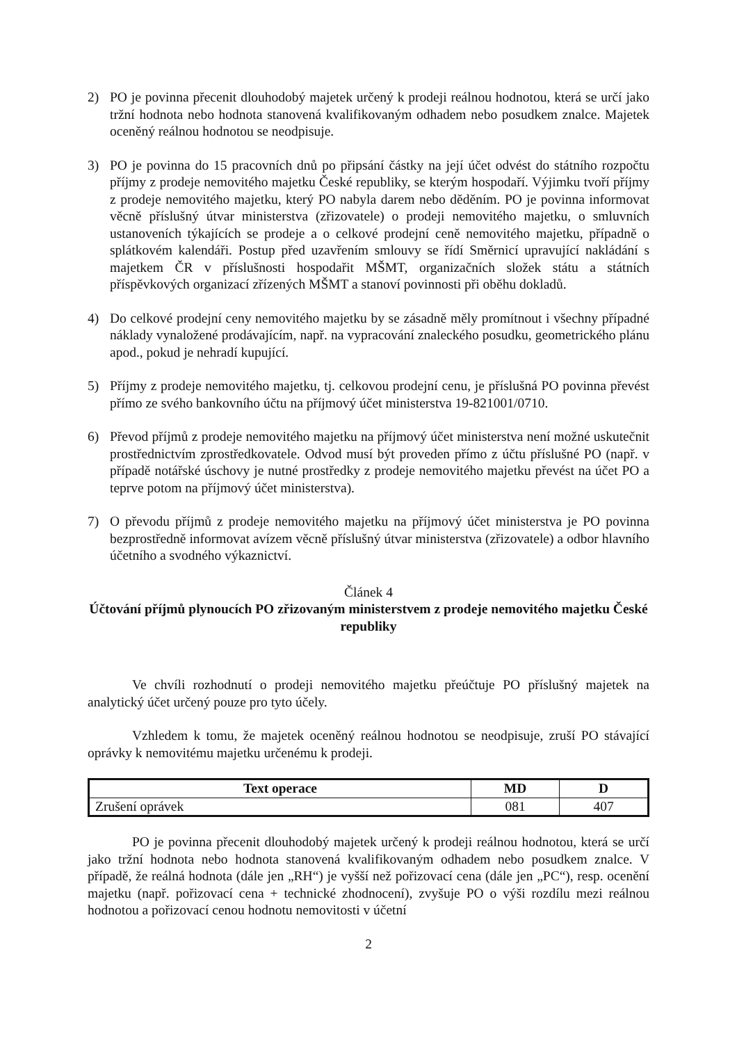2) PO je povinna přecenit dlouhodobý majetek určený k prodeji reálnou hodnotou, která se určí jako tržní hodnota nebo hodnota stanovená kvalifikovaným odhadem nebo posudkem znalce. Majetek oceněný reálnou hodnotou se neodpisuje.
3) PO je povinna do 15 pracovních dnů po připsání částky na její účet odvést do státního rozpočtu příjmy z prodeje nemovitého majetku České republiky, se kterým hospodaří. Výjimku tvoří příjmy z prodeje nemovitého majetku, který PO nabyla darem nebo děděním. PO je povinna informovat věcně příslušný útvar ministerstva (zřizovatele) o prodeji nemovitého majetku, o smluvních ustanoveních týkajících se prodeje a o celkové prodejní ceně nemovitého majetku, případně o splátkovém kalendáři. Postup před uzavřením smlouvy se řídí Směrnicí upravující nakládání s majetkem ČR v příslušnosti hospodařit MŠMT, organizačních složek státu a státních příspěvkových organizací zřízených MŠMT a stanoví povinnosti při oběhu dokladů.
4) Do celkové prodejní ceny nemovitého majetku by se zásadně měly promítnout i všechny případné náklady vynaložené prodávajícím, např. na vypracování znaleckého posudku, geometrického plánu apod., pokud je nehradí kupující.
5) Příjmy z prodeje nemovitého majetku, tj. celkovou prodejní cenu, je příslušná PO povinna převést přímo ze svého bankovního účtu na příjmový účet ministerstva 19-821001/0710.
6) Převod příjmů z prodeje nemovitého majetku na příjmový účet ministerstva není možné uskutečnit prostřednictvím zprostředkovatele. Odvod musí být proveden přímo z účtu příslušné PO (např. v případě notářské úschovy je nutné prostředky z prodeje nemovitého majetku převést na účet PO a teprve potom na příjmový účet ministerstva).
7) O převodu příjmů z prodeje nemovitého majetku na příjmový účet ministerstva je PO povinna bezprostředně informovat avízem věcně příslušný útvar ministerstva (zřizovatele) a odbor hlavního účetního a svodného výkaznictví.
Článek 4
Účtování příjmů plynoucích PO zřizovaným ministerstvem z prodeje nemovitého majetku České republiky
Ve chvíli rozhodnutí o prodeji nemovitého majetku přeúčtuje PO příslušný majetek na analytický účet určený pouze pro tyto účely.
Vzhledem k tomu, že majetek oceněný reálnou hodnotou se neodpisuje, zruší PO stávající oprávky k nemovitému majetku určenému k prodeji.
| Text operace | MD | D |
| --- | --- | --- |
| Zrušení oprávek | 081 | 407 |
PO je povinna přecenit dlouhodobý majetek určený k prodeji reálnou hodnotou, která se určí jako tržní hodnota nebo hodnota stanovená kvalifikovaným odhadem nebo posudkem znalce. V případě, že reálná hodnota (dále jen „RH“) je vyšší než pořizovací cena (dále jen „PC“), resp. ocenění majetku (např. pořizovací cena + technické zhodnocení), zvyšuje PO o výši rozdílu mezi reálnou hodnotou a pořizovací cenou hodnotu nemovitosti v účetní
2